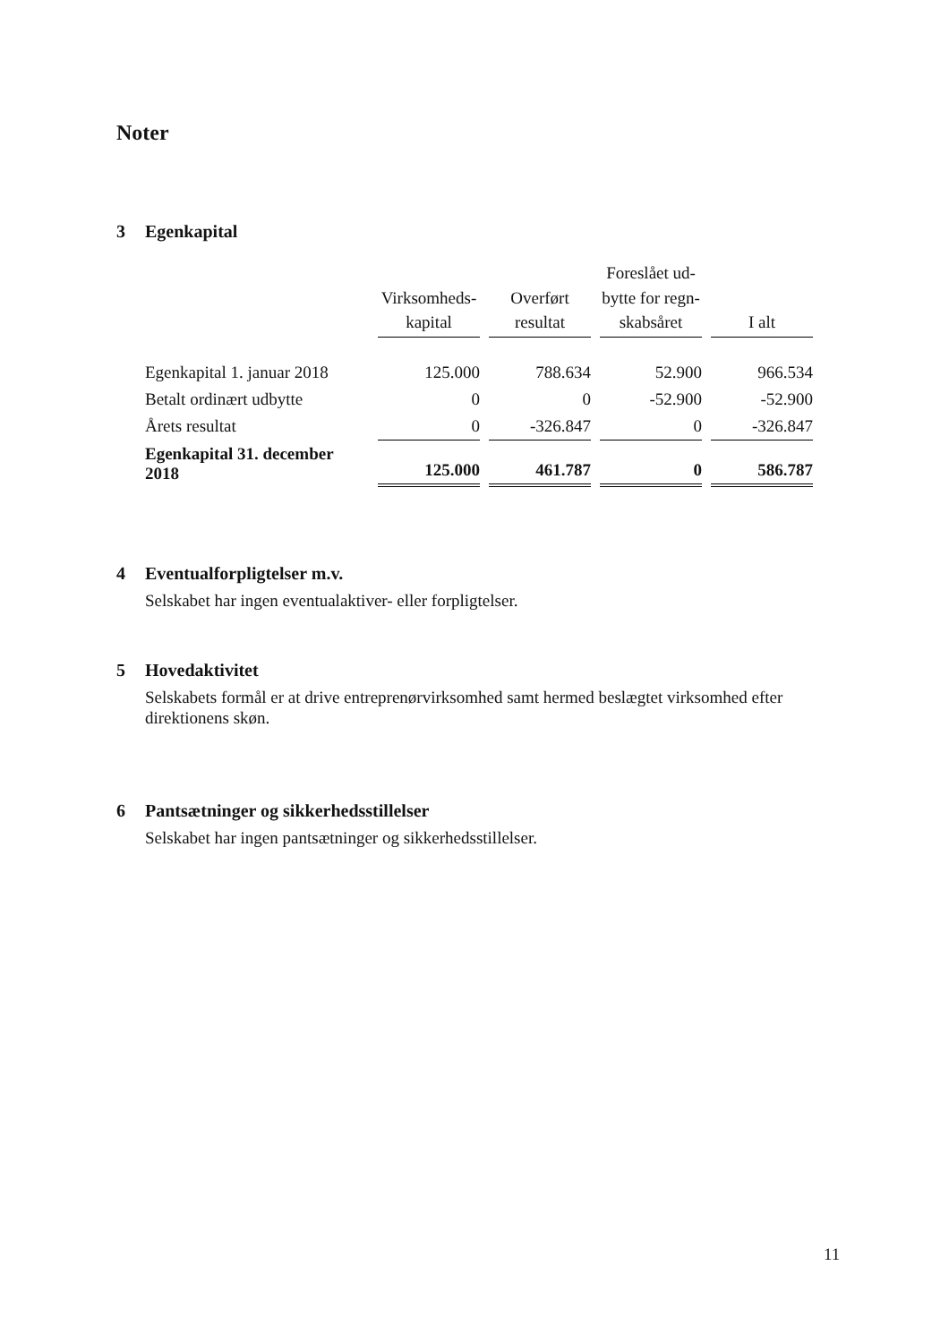Noter
3 Egenkapital
| | Virksomheds- kapital | Overført resultat | Foreslået ud- bytte for regn- skabsåret | I alt |
| --- | --- | --- | --- | --- |
| Egenkapital 1. januar 2018 | 125.000 | 788.634 | 52.900 | 966.534 |
| Betalt ordinært udbytte | 0 | 0 | -52.900 | -52.900 |
| Årets resultat | 0 | -326.847 | 0 | -326.847 |
| Egenkapital 31. december 2018 | 125.000 | 461.787 | 0 | 586.787 |
4 Eventualforpligtelser m.v.
Selskabet har ingen eventualaktiver- eller forpligtelser.
5 Hovedaktivitet
Selskabets formål er at drive entreprenørvirksomhed samt hermed beslægtet virksomhed efter direktionens skøn.
6 Pantsætninger og sikkerhedsstillelser
Selskabet har ingen pantsætninger og sikkerhedsstillelser.
11